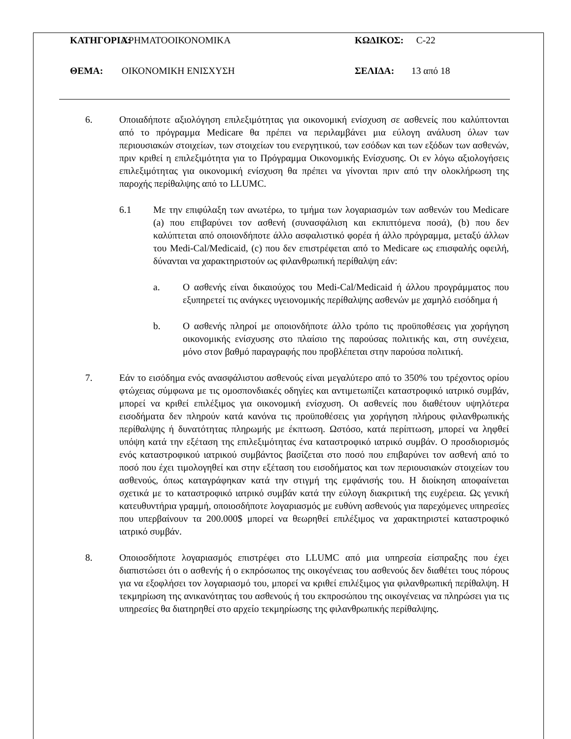ΚΑΤΗΓΟΡΙΑ: ΧΡΗΜΑΤΟΟΙΚΟΝΟΜΙΚΑ ΚΩΔΙΚΟΣ: C-22
ΘΕΜΑ: ΟΙΚΟΝΟΜΙΚΗ ΕΝΙΣΧΥΣΗ ΣΕΛΙΔΑ: 13 από 18
6. Οποιαδήποτε αξιολόγηση επιλεξιμότητας για οικονομική ενίσχυση σε ασθενείς που καλύπτονται από το πρόγραμμα Medicare θα πρέπει να περιλαμβάνει μια εύλογη ανάλυση όλων των περιουσιακών στοιχείων, των στοιχείων του ενεργητικού, των εσόδων και των εξόδων των ασθενών, πριν κριθεί η επιλεξιμότητα για το Πρόγραμμα Οικονομικής Ενίσχυσης. Οι εν λόγω αξιολογήσεις επιλεξιμότητας για οικονομική ενίσχυση θα πρέπει να γίνονται πριν από την ολοκλήρωση της παροχής περίθαλψης από το LLUMC.
6.1 Με την επιφύλαξη των ανωτέρω, το τμήμα των λογαριασμών των ασθενών του Medicare (a) που επιβαρύνει τον ασθενή (συνασφάλιση και εκπιπτόμενα ποσά), (b) που δεν καλύπτεται από οποιονδήποτε άλλο ασφαλιστικό φορέα ή άλλο πρόγραμμα, μεταξύ άλλων του Medi-Cal/Medicaid, (c) που δεν επιστρέφεται από το Medicare ως επισφαλής οφειλή, δύνανται να χαρακτηριστούν ως φιλανθρωπική περίθαλψη εάν:
a. Ο ασθενής είναι δικαιούχος του Medi-Cal/Medicaid ή άλλου προγράμματος που εξυπηρετεί τις ανάγκες υγειονομικής περίθαλψης ασθενών με χαμηλό εισόδημα ή
b. Ο ασθενής πληροί με οποιονδήποτε άλλο τρόπο τις προϋποθέσεις για χορήγηση οικονομικής ενίσχυσης στο πλαίσιο της παρούσας πολιτικής και, στη συνέχεια, μόνο στον βαθμό παραγραφής που προβλέπεται στην παρούσα πολιτική.
7. Εάν το εισόδημα ενός ανασφάλιστου ασθενούς είναι μεγαλύτερο από το 350% του τρέχοντος ορίου φτώχειας σύμφωνα με τις ομοσπονδιακές οδηγίες και αντιμετωπίζει καταστροφικό ιατρικό συμβάν, μπορεί να κριθεί επιλέξιμος για οικονομική ενίσχυση. Οι ασθενείς που διαθέτουν υψηλότερα εισοδήματα δεν πληρούν κατά κανόνα τις προϋποθέσεις για χορήγηση πλήρους φιλανθρωπικής περίθαλψης ή δυνατότητας πληρωμής με έκπτωση. Ωστόσο, κατά περίπτωση, μπορεί να ληφθεί υπόψη κατά την εξέταση της επιλεξιμότητας ένα καταστροφικό ιατρικό συμβάν. Ο προσδιορισμός ενός καταστροφικού ιατρικού συμβάντος βασίζεται στο ποσό που επιβαρύνει τον ασθενή από το ποσό που έχει τιμολογηθεί και στην εξέταση του εισοδήματος και των περιουσιακών στοιχείων του ασθενούς, όπως καταγράφηκαν κατά την στιγμή της εμφάνισής του. Η διοίκηση αποφαίνεται σχετικά με το καταστροφικό ιατρικό συμβάν κατά την εύλογη διακριτική της ευχέρεια. Ως γενική κατευθυντήρια γραμμή, οποιοσδήποτε λογαριασμός με ευθύνη ασθενούς για παρεχόμενες υπηρεσίες που υπερβαίνουν τα 200.000$ μπορεί να θεωρηθεί επιλέξιμος να χαρακτηριστεί καταστροφικό ιατρικό συμβάν.
8. Οποιοσδήποτε λογαριασμός επιστρέφει στο LLUMC από μια υπηρεσία είσπραξης που έχει διαπιστώσει ότι ο ασθενής ή ο εκπρόσωπος της οικογένειας του ασθενούς δεν διαθέτει τους πόρους για να εξοφλήσει τον λογαριασμό του, μπορεί να κριθεί επιλέξιμος για φιλανθρωπική περίθαλψη. Η τεκμηρίωση της ανικανότητας του ασθενούς ή του εκπροσώπου της οικογένειας να πληρώσει για τις υπηρεσίες θα διατηρηθεί στο αρχείο τεκμηρίωσης της φιλανθρωπικής περίθαλψης.